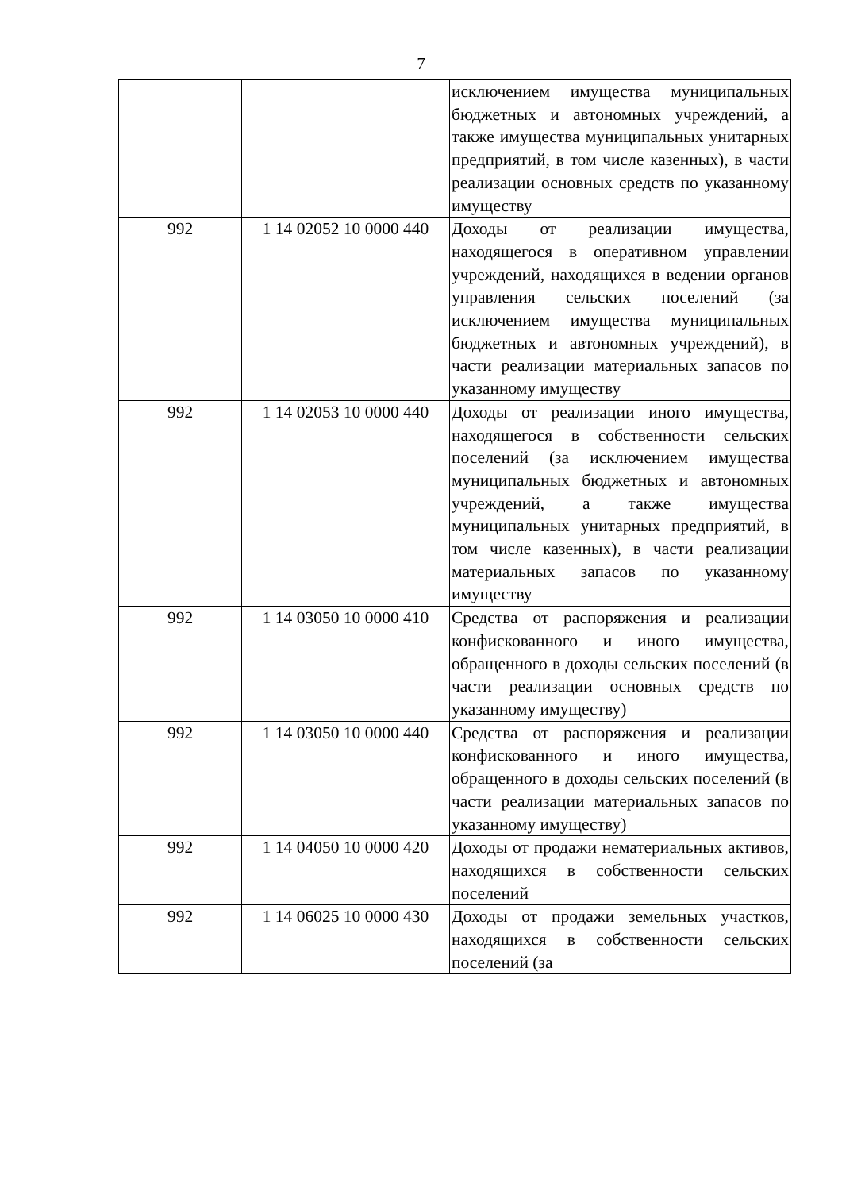7
| | | исключением имущества муниципальных бюджетных и автономных учреждений, а также имущества муниципальных унитарных предприятий, в том числе казенных), в части реализации основных средств по указанному имуществу |
| 992 | 1 14 02052 10 0000 440 | Доходы от реализации имущества, находящегося в оперативном управлении учреждений, находящихся в ведении органов управления сельских поселений (за исключением имущества муниципальных бюджетных и автономных учреждений), в части реализации материальных запасов по указанному имуществу |
| 992 | 1 14 02053 10 0000 440 | Доходы от реализации иного имущества, находящегося в собственности сельских поселений (за исключением имущества муниципальных бюджетных и автономных учреждений, а также имущества муниципальных унитарных предприятий, в том числе казенных), в части реализации материальных запасов по указанному имуществу |
| 992 | 1 14 03050 10 0000 410 | Средства от распоряжения и реализации конфискованного и иного имущества, обращенного в доходы сельских поселений (в части реализации основных средств по указанному имуществу) |
| 992 | 1 14 03050 10 0000 440 | Средства от распоряжения и реализации конфискованного и иного имущества, обращенного в доходы сельских поселений (в части реализации материальных запасов по указанному имуществу) |
| 992 | 1 14 04050 10 0000 420 | Доходы от продажи нематериальных активов, находящихся в собственности сельских поселений |
| 992 | 1 14 06025 10 0000 430 | Доходы от продажи земельных участков, находящихся в собственности сельских поселений (за |